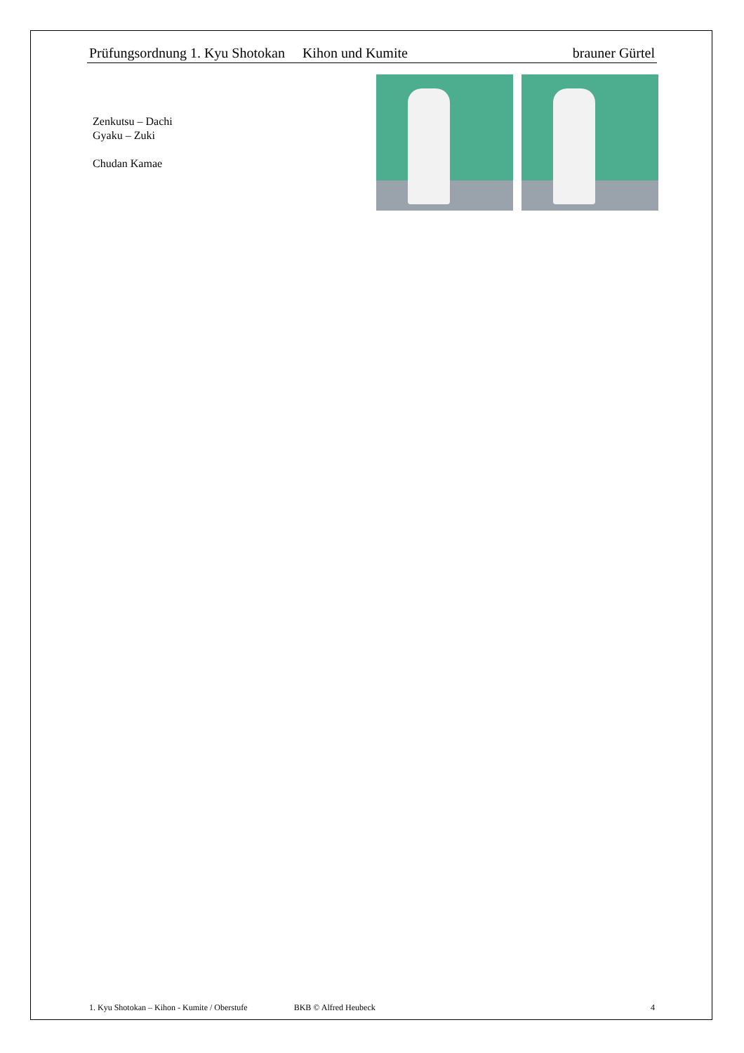Prüfungsordnung 1. Kyu Shotokan Kihon und Kumite brauner Gürtel
Zenkutsu – Dachi
Gyaku – Zuki
Chudan Kamae
1. Kyu Shotokan – Kihon - Kumite / Oberstufe BKB © Alfred Heubeck 4